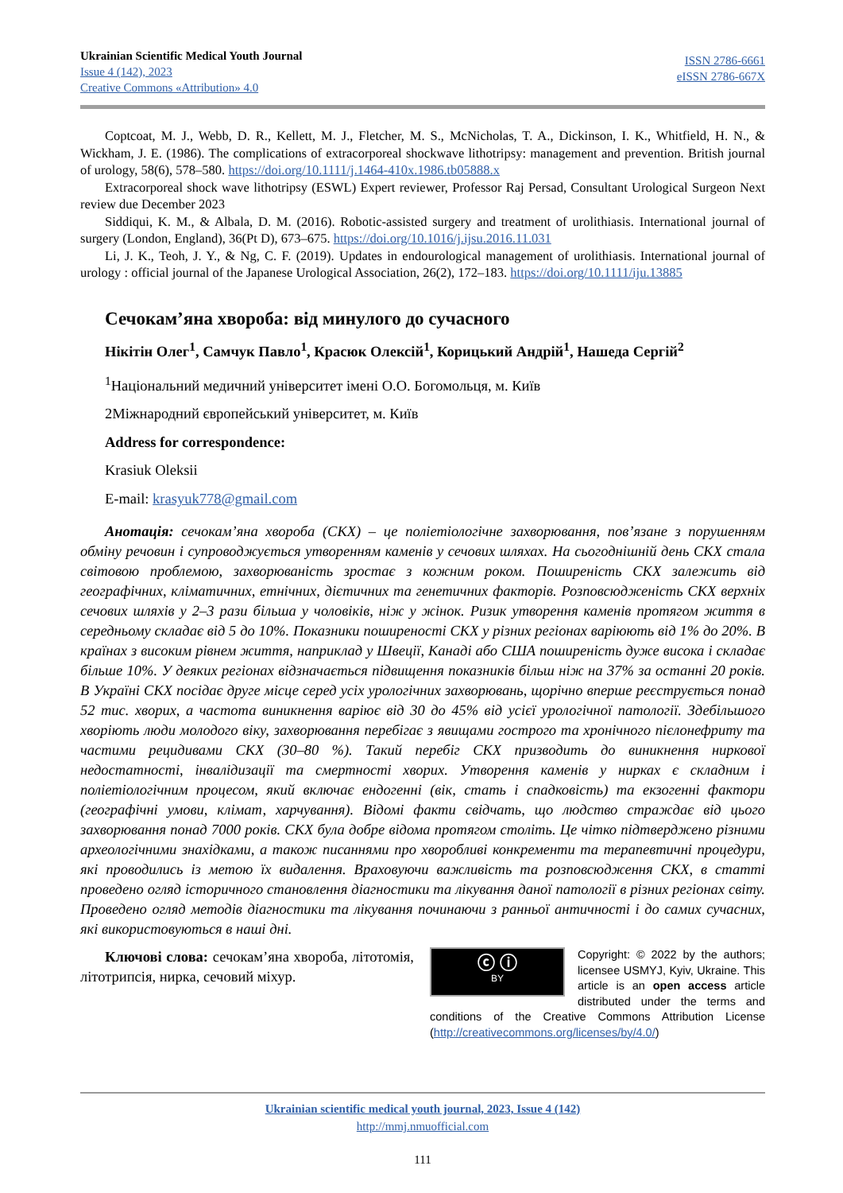Ukrainian Scientific Medical Youth Journal
Issue 4 (142), 2023
Creative Commons «Attribution» 4.0
ISSN 2786-6661
eISSN 2786-667X
Coptcoat, M. J., Webb, D. R., Kellett, M. J., Fletcher, M. S., McNicholas, T. A., Dickinson, I. K., Whitfield, H. N., & Wickham, J. E. (1986). The complications of extracorporeal shockwave lithotripsy: management and prevention. British journal of urology, 58(6), 578–580. https://doi.org/10.1111/j.1464-410x.1986.tb05888.x
Extracorporeal shock wave lithotripsy (ESWL) Expert reviewer, Professor Raj Persad, Consultant Urological Surgeon Next review due December 2023
Siddiqui, K. M., & Albala, D. M. (2016). Robotic-assisted surgery and treatment of urolithiasis. International journal of surgery (London, England), 36(Pt D), 673–675. https://doi.org/10.1016/j.ijsu.2016.11.031
Li, J. K., Teoh, J. Y., & Ng, C. F. (2019). Updates in endourological management of urolithiasis. International journal of urology : official journal of the Japanese Urological Association, 26(2), 172–183. https://doi.org/10.1111/iju.13885
Сечокам’яна хвороба: від минулого до сучасного
Нікітін Олег<sup>1</sup>, Самчук Павло<sup>1</sup>, Красюк Олексій<sup>1</sup>, Корицький Андрій<sup>1</sup>, Нашеда Сергій<sup>2</sup>
<sup>1</sup> Національний медичний університет імені О.О. Богомольця, м. Київ
2Міжнародний європейський університет, м. Київ
Address for correspondence:
Krasiuk Oleksii
E-mail: krasyuk778@gmail.com
Анотація: сечокам’яна хвороба (СКХ) – це поліетіологічне захворювання, пов’язане з порушенням обміну речовин і супроводжується утворенням каменів у сечових шляхах. На сьогоднішній день СКХ стала світовою проблемою, захворюваність зростає з кожним роком. Поширеність СКХ залежить від географічних, кліматичних, етнічних, дієтичних та генетичних факторів. Розповсюдженість СКХ верхніх сечових шляхів у 2–3 рази більша у чоловіків, ніж у жінок. Ризик утворення каменів протягом життя в середньому складає від 5 до 10%. Показники поширеності СКХ у різних регіонах варіюють від 1% до 20%. В країнах з високим рівнем життя, наприклад у Швеції, Канаді або США поширеність дуже висока і складає більше 10%. У деяких регіонах відзначається підвищення показників більш ніж на 37% за останні 20 років. В Україні СКХ посідає друге місце серед усіх урологічних захворювань, щорічно вперше реєструється понад 52 тис. хворих, а частота виникнення варіює від 30 до 45% від усієї урологічної патології. Здебільшого хворіють люди молодого віку, захворювання перебігає з явищами гострого та хронічного пієлонефриту та частими рецидивами СКХ (30–80 %). Такий перебіг СКХ призводить до виникнення ниркової недостатності, інвалідизації та смертності хворих. Утворення каменів у нирках є складним і поліетіологічним процесом, який включає ендогенні (вік, стать і спадковість) та екзогенні фактори (географічні умови, клімат, харчування). Відомі факти свідчать, що людство страждає від цього захворювання понад 7000 років. СКХ була добре відома протягом століть. Це чітко підтверджено різними археологічними знахідками, а також писаннями про хворобливі конкременти та терапевтичні процедури, які проводились із метою їх видалення. Враховуючи важливість та розповсюдження СКХ, в статті проведено огляд історичного становлення діагностики та лікування даної патології в різних регіонах світу. Проведено огляд методів діагностики та лікування починаючи з ранньої античності і до самих сучасних, які використовуються в наші дні.
Ключові слова: сечокам’яна хвороба, літотомія, літотрипсія, нирка, сечовий міхур.
ⓒ ⓘ
BY
Copyright: © 2022 by the authors; licensee USMYJ, Kyiv, Ukraine. This article is an open access article distributed under the terms and conditions of the Creative Commons Attribution License (http://creativecommons.org/licenses/by/4.0/)
Ukrainian scientific medical youth journal, 2023, Issue 4 (142)
http://mmj.nmuofficial.com
111